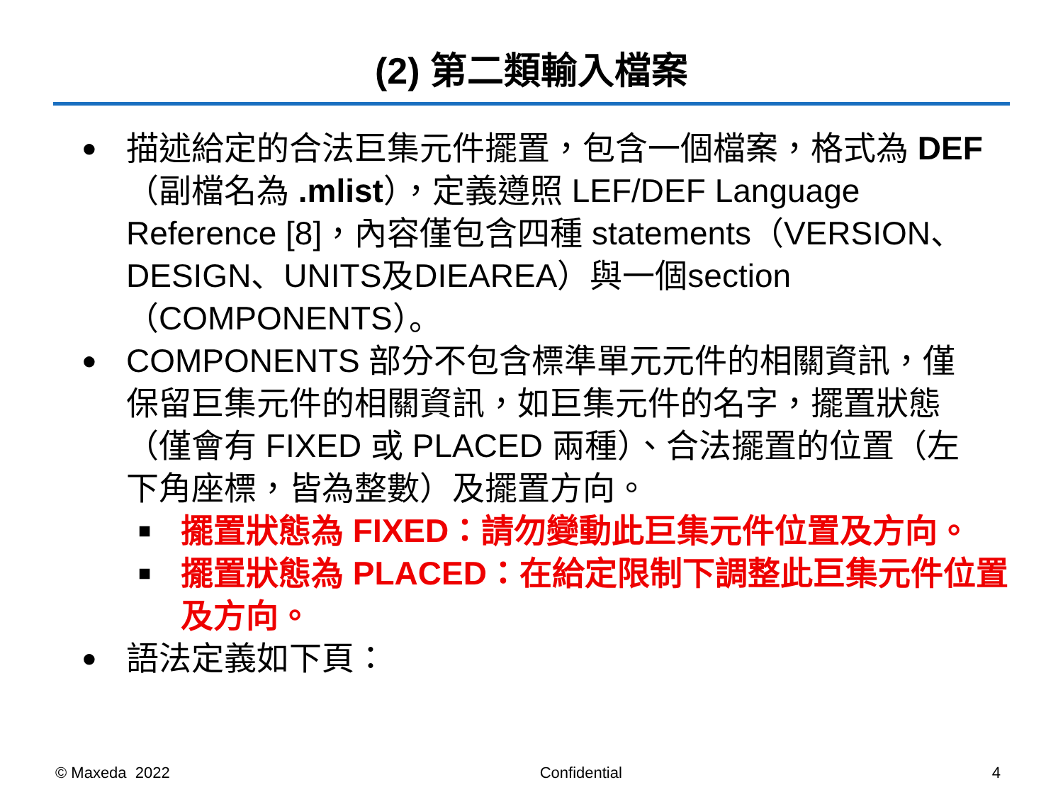(2) 第二類輸入檔案
● 描述給定的合法巨集元件擺置，包含一個檔案，格式為 DEF（副檔名為 .mlist），定義遵照 LEF/DEF Language Reference [8]，內容僅包含四種 statements（VERSION、DESIGN、UNITS及DIEAREA）與一個section（COMPONENTS）。
● COMPONENTS 部分不包含標準單元元件的相關資訊，僅保留巨集元件的相關資訊，如巨集元件的名字，擺置狀態（僅會有 FIXED 或 PLACED 兩種）、合法擺置的位置（左下角座標，皆為整數）及擺置方向。
■ 擺置狀態為 FIXED：請勿變動此巨集元件位置及方向。
■ 擺置狀態為 PLACED：在給定限制下調整此巨集元件位置及方向。
● 語法定義如下頁：
© Maxeda 2022 Confidential 4